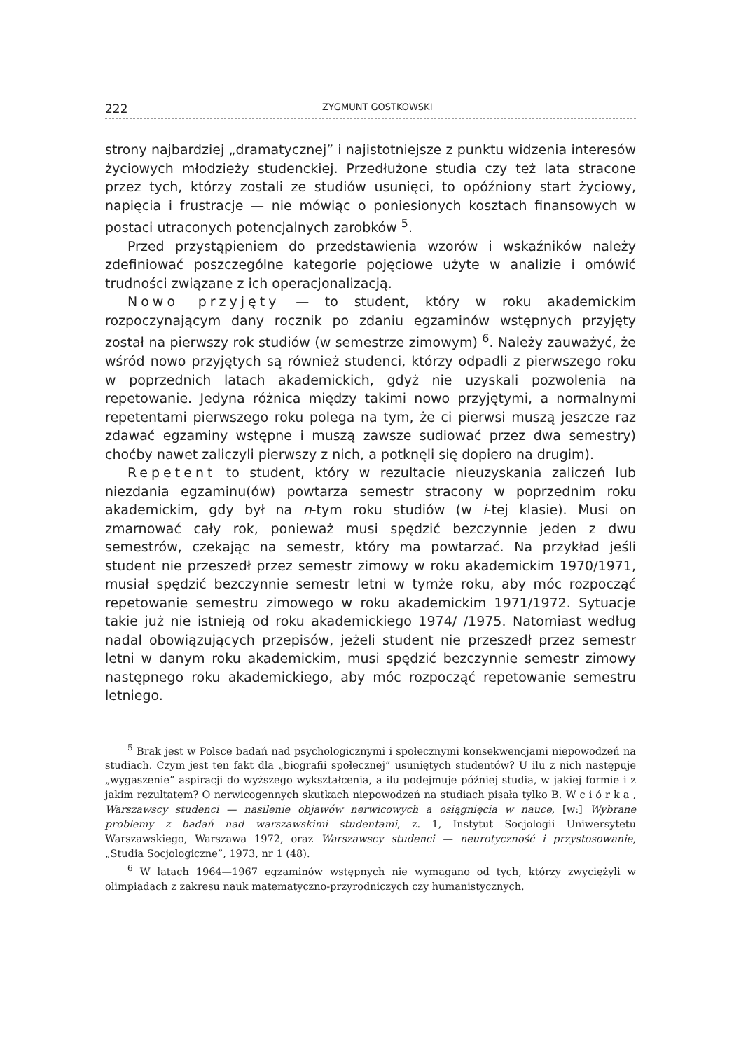222 ZYGMUNT GOSTKOWSKI
strony najbardziej „dramatycznej” i najistotniejsze z punktu widzenia interesów życiowych młodzieży studenckiej. Przedłużone studia czy też lata stracone przez tych, którzy zostali ze studiów usunięci, to opóźniony start życiowy, napięcia i frustracje — nie mówiąc o poniesionych kosztach finansowych w postaci utraconych potencjalnych zarobków <sup>5</sup>.
Przed przystąpieniem do przedstawienia wzorów i wskaźników należy zdefiniować poszczególne kategorie pojęciowe użyte w analizie i omówić trudności związane z ich operacjonalizacją.
Nowo przyjęty — to student, który w roku akademickim rozpoczynającym dany rocznik po zdaniu egzaminów wstępnych przyjęty został na pierwszy rok studiów (w semestrze zimowym) <sup>6</sup>. Należy zauważyć, że wśród nowo przyjętych są również studenci, którzy odpadli z pierwszego roku w poprzednich latach akademickich, gdyż nie uzyskali pozwolenia na repetowanie. Jedyna różnica między takimi nowo przyjętymi, a normalnymi repetentami pierwszego roku polega na tym, że ci pierwsi muszą jeszcze raz zdawać egzaminy wstępne i muszą zawsze sudiować przez dwa semestry) choćby nawet zaliczyli pierwszy z nich, a potknęli się dopiero na drugim).
Repetent to student, który w rezultacie nieuzyskania zaliczeń lub niezdania egzaminu(ów) powtarza semestr stracony w poprzednim roku akademickim, gdy był na n-tym roku studiów (w i-tej klasie). Musi on zmarnować cały rok, ponieważ musi spędzić bezczynnie jeden z dwu semestrów, czekając na semestr, który ma powtarzać. Na przykład jeśli student nie przeszedł przez semestr zimowy w roku akademickim 1970/1971, musiał spędzić bezczynnie semestr letni w tymże roku, aby móc rozpocząć repetowanie semestru zimowego w roku akademickim 1971/1972. Sytuacje takie już nie istnieją od roku akademickiego 1974/ /1975. Natomiast według nadal obowiązujących przepisów, jeżeli student nie przeszedł przez semestr letni w danym roku akademickim, musi spędzić bezczynnie semestr zimowy następnego roku akademickiego, aby móc rozpocząć repetowanie semestru letniego.
<sup>5</sup> Brak jest w Polsce badań nad psychologicznymi i społecznymi konsekwencjami niepowodzeń na studiach. Czym jest ten fakt dla „biografii społecznej” usuniętych studentów? U ilu z nich następuje „wygaszenie” aspiracji do wyższego wykształcenia, a ilu podejmuje później studia, w jakiej formie i z jakim rezultatem? O nerwicogennych skutkach niepowodzeń na studiach pisała tylko B. Wciórka, Warszawscy studenci — nasilenie objawów nerwicowych a osiągnięcia w nauce, [w:] Wybrane problemy z badań nad warszawskimi studentami, z. 1, Instytut Socjologii Uniwersytetu Warszawskiego, Warszawa 1972, oraz Warszawscy studenci — neurotyczność i przystosowanie, „Studia Socjologiczne”, 1973, nr 1 (48).
<sup>6</sup> W latach 1964—1967 egzaminów wstępnych nie wymagano od tych, którzy zwyciężyli w olimpiadach z zakresu nauk matematyczno-przyrodniczych czy humanistycznych.